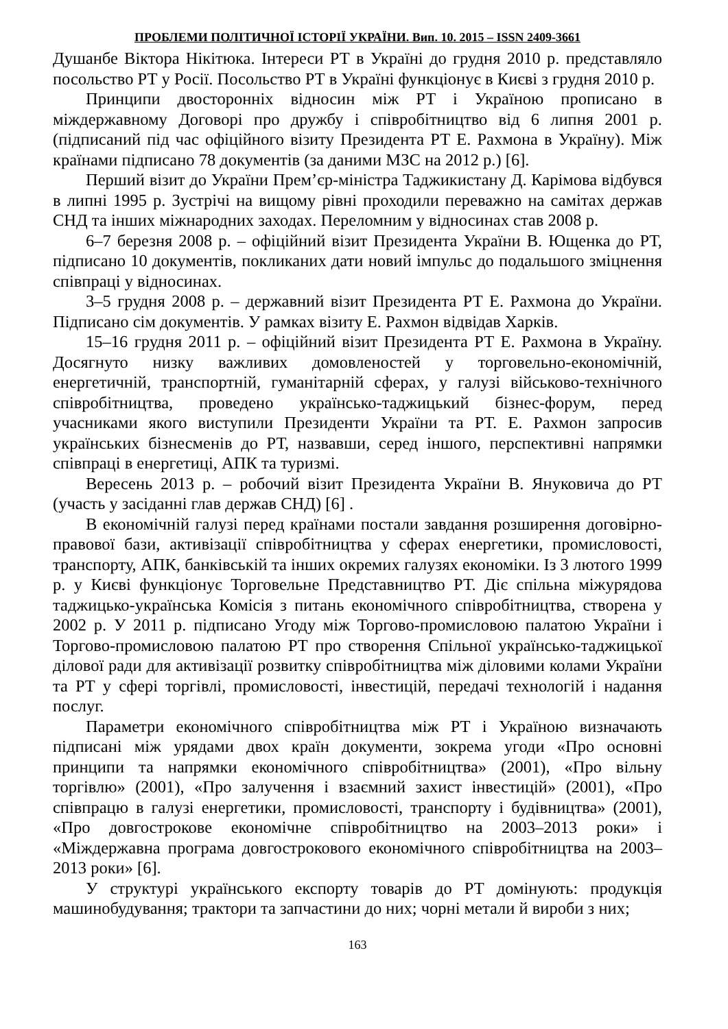ПРОБЛЕМИ ПОЛІТИЧНОЇ ІСТОРІЇ УКРАЇНИ. Вип. 10. 2015 – ISSN 2409-3661
Душанбе Віктора Нікітюка. Інтереси РТ в Україні до грудня 2010 р. представляло посольство РТ у Росії. Посольство РТ в Україні функціонує в Києві з грудня 2010 р.
Принципи двосторонніх відносин між РТ і Україною прописано в міждержавному Договорі про дружбу і співробітництво від 6 липня 2001 р. (підписаний під час офіційного візиту Президента РТ Е. Рахмона в Україну). Між країнами підписано 78 документів (за даними МЗС на 2012 р.) [6].
Перший візит до України Прем’єр-міністра Таджикистану Д. Карімова відбувся в липні 1995 р. Зустрічі на вищому рівні проходили переважно на самітах держав СНД та інших міжнародних заходах. Переломним у відносинах став 2008 р.
6–7 березня 2008 р. – офіційний візит Президента України В. Ющенка до РТ, підписано 10 документів, покликаних дати новий імпульс до подальшого зміцнення співпраці у відносинах.
3–5 грудня 2008 р. – державний візит Президента РТ Е. Рахмона до України. Підписано сім документів. У рамках візиту Е. Рахмон відвідав Харків.
15–16 грудня 2011 р. – офіційний візит Президента РТ Е. Рахмона в Україну. Досягнуто низку важливих домовленостей у торговельно-економічній, енергетичній, транспортній, гуманітарній сферах, у галузі військово-технічного співробітництва, проведено українсько-таджицький бізнес-форум, перед учасниками якого виступили Президенти України та РТ. Е. Рахмон запросив українських бізнесменів до РТ, назвавши, серед іншого, перспективні напрямки співпраці в енергетиці, АПК та туризмі.
Вересень 2013 р. – робочий візит Президента України В. Януковича до РТ (участь у засіданні глав держав СНД) [6] .
В економічній галузі перед країнами постали завдання розширення договірно-правової бази, активізації співробітництва у сферах енергетики, промисловості, транспорту, АПК, банківській та інших окремих галузях економіки. Із 3 лютого 1999 р. у Києві функціонує Торговельне Представництво РТ. Діє спільна міжурядова таджицько-українська Комісія з питань економічного співробітництва, створена у 2002 р. У 2011 р. підписано Угоду між Торгово-промисловою палатою України і Торгово-промисловою палатою РТ про створення Спільної українсько-таджицької ділової ради для активізації розвитку співробітництва між діловими колами України та РТ у сфері торгівлі, промисловості, інвестицій, передачі технологій і надання послуг.
Параметри економічного співробітництва між РТ і Україною визначають підписані між урядами двох країн документи, зокрема угоди «Про основні принципи та напрямки економічного співробітництва» (2001), «Про вільну торгівлю» (2001), «Про залучення і взаємний захист інвестицій» (2001), «Про співпрацю в галузі енергетики, промисловості, транспорту і будівництва» (2001), «Про довгострокове економічне співробітництво на 2003–2013 роки» і «Міждержавна програма довгострокового економічного співробітництва на 2003–2013 роки» [6].
У структурі українського експорту товарів до РТ домінують: продукція машинобудування; трактори та запчастини до них; чорні метали й вироби з них;
163